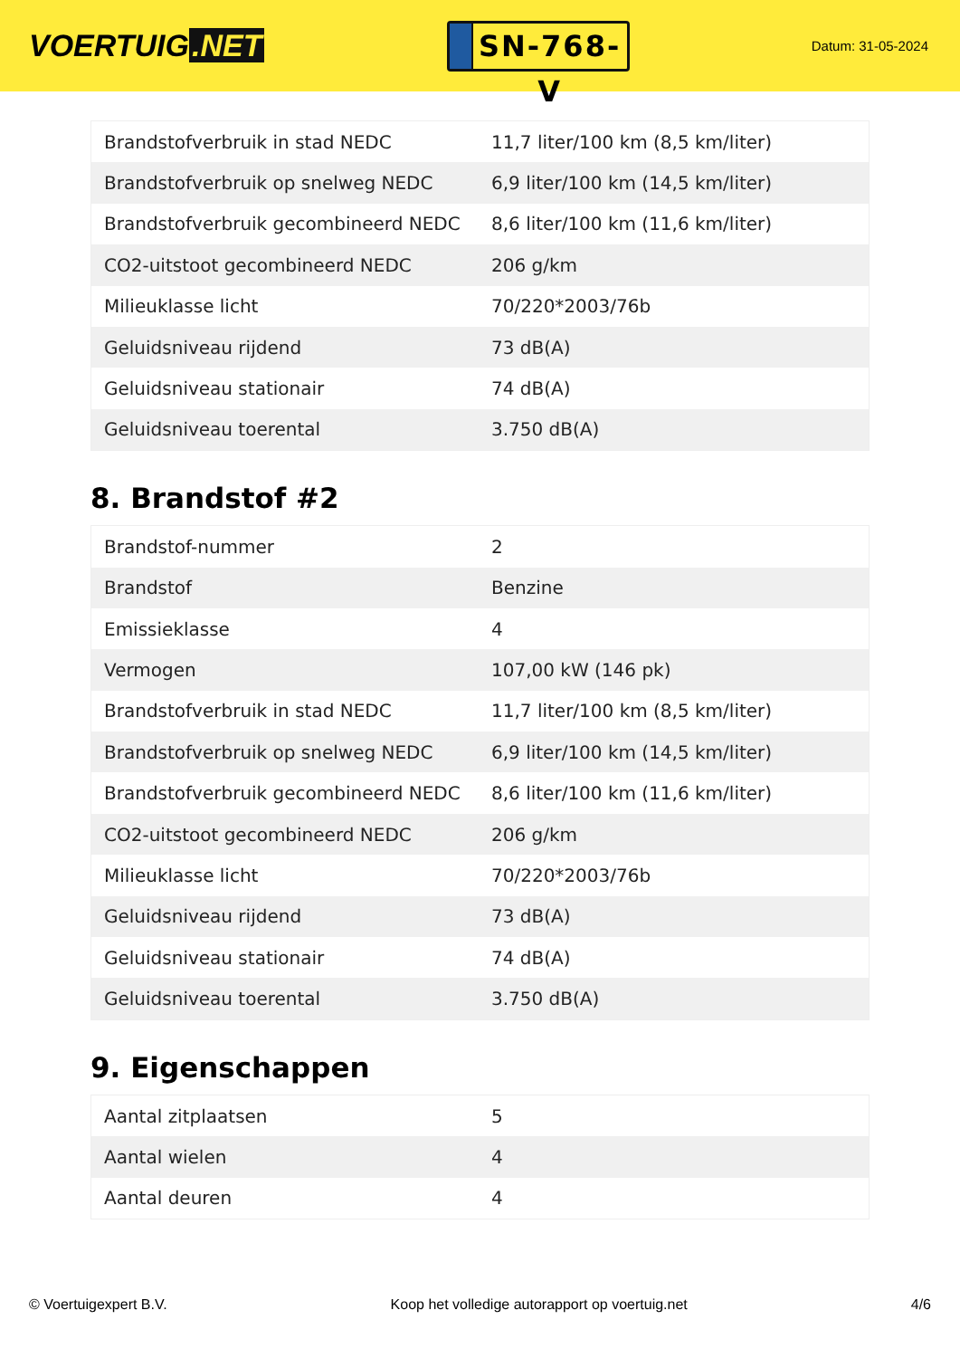VOERTUIG.NET
SN-768-V
Datum: 31-05-2024
| Brandstofverbruik in stad NEDC | 11,7 liter/100 km (8,5 km/liter) |
| Brandstofverbruik op snelweg NEDC | 6,9 liter/100 km (14,5 km/liter) |
| Brandstofverbruik gecombineerd NEDC | 8,6 liter/100 km (11,6 km/liter) |
| CO2-uitstoot gecombineerd NEDC | 206 g/km |
| Milieuklasse licht | 70/220*2003/76b |
| Geluidsniveau rijdend | 73 dB(A) |
| Geluidsniveau stationair | 74 dB(A) |
| Geluidsniveau toerental | 3.750 dB(A) |
8. Brandstof #2
| Brandstof-nummer | 2 |
| Brandstof | Benzine |
| Emissieklasse | 4 |
| Vermogen | 107,00 kW (146 pk) |
| Brandstofverbruik in stad NEDC | 11,7 liter/100 km (8,5 km/liter) |
| Brandstofverbruik op snelweg NEDC | 6,9 liter/100 km (14,5 km/liter) |
| Brandstofverbruik gecombineerd NEDC | 8,6 liter/100 km (11,6 km/liter) |
| CO2-uitstoot gecombineerd NEDC | 206 g/km |
| Milieuklasse licht | 70/220*2003/76b |
| Geluidsniveau rijdend | 73 dB(A) |
| Geluidsniveau stationair | 74 dB(A) |
| Geluidsniveau toerental | 3.750 dB(A) |
9. Eigenschappen
| Aantal zitplaatsen | 5 |
| Aantal wielen | 4 |
| Aantal deuren | 4 |
© Voertuigexpert B.V. Koop het volledige autorapport op voertuig.net 4/6